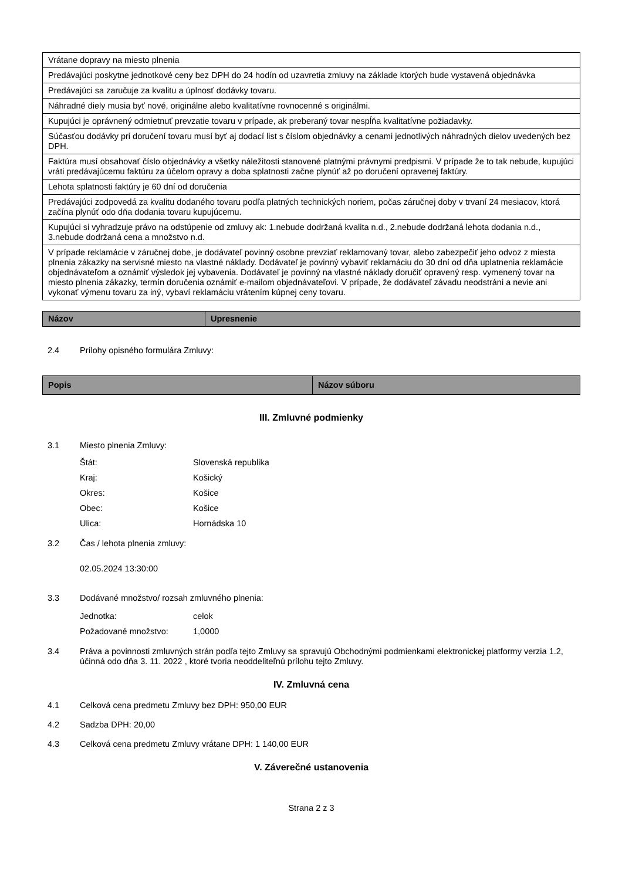| Vrátane dopravy na miesto plnenia |
| Predávajúci poskytne jednotkové ceny bez DPH do 24 hodín od uzavretia zmluvy na základe ktorých bude vystavená objednávka |
| Predávajúci sa zaručuje za kvalitu a úplnosť dodávky tovaru. |
| Náhradné diely musia byť nové, originálne alebo kvalitatívne rovnocenné s originálmi. |
| Kupujúci je oprávnený odmietnuť prevzatie tovaru v prípade, ak preberaný tovar nespĺňa kvalitatívne požiadavky. |
| Súčasťou dodávky pri doručení tovaru musí byť aj dodací list s číslom objednávky a cenami jednotlivých náhradných dielov uvedených bez DPH. |
| Faktúra musí obsahovať číslo objednávky a všetky náležitosti stanovené platnými právnymi predpismi. V prípade že to tak nebude, kupujúci vráti predávajúcemu faktúru za účelom opravy a doba splatnosti začne plynúť až po doručení opravenej faktúry. |
| Lehota splatnosti faktúry je 60 dní od doručenia |
| Predávajúci zodpovedá za kvalitu dodaného tovaru podľa platných technických noriem, počas záručnej doby v trvaní 24 mesiacov, ktorá začína plynúť odo dňa dodania tovaru kupujúcemu. |
| Kupujúci si vyhradzuje právo na odstúpenie od zmluvy ak: 1.nebude dodržaná kvalita n.d., 2.nebude dodržaná lehota dodania n.d., 3.nebude dodržaná cena a množstvo n.d. |
| V prípade reklamácie v záručnej dobe, je dodávateľ povinný osobne prevziať reklamovaný tovar, alebo zabezpečiť jeho odvoz z miesta plnenia zákazky na servisné miesto na vlastné náklady. Dodávateľ je povinný vybaviť reklamáciu do 30 dní od dňa uplatnenia reklamácie objednávateľom a oznámiť výsledok jej vybavenia. Dodávateľ je povinný na vlastné náklady doručiť opravený resp. vymenený tovar na miesto plnenia zákazky, termín doručenia oznámiť e-mailom objednávateľovi. V prípade, že dodávateľ závadu neodstráni a nevie ani vykonať výmenu tovaru za iný, vybaví reklamáciu vrátením kúpnej ceny tovaru. |
| Názov | Upresnenie |
| --- | --- |
2.4 Prílohy opisného formulára Zmluvy:
| Popis | Názov súboru |
| --- | --- |
III. Zmluvné podmienky
3.1 Miesto plnenia Zmluvy:
Štát: Slovenská republika
Kraj: Košický
Okres: Košice
Obec: Košice
Ulica: Hornádska 10
3.2 Čas / lehota plnenia zmluvy:
02.05.2024 13:30:00
3.3 Dodávané množstvo/ rozsah zmluvného plnenia:
Jednotka: celok
Požadované množstvo: 1,0000
3.4 Práva a povinnosti zmluvných strán podľa tejto Zmluvy sa spravujú Obchodnými podmienkami elektronickej platformy verzia 1.2, účinná odo dňa 3. 11. 2022 , ktoré tvoria neoddeliteľnú prílohu tejto Zmluvy.
IV. Zmluvná cena
4.1 Celková cena predmetu Zmluvy bez DPH: 950,00 EUR
4.2 Sadzba DPH: 20,00
4.3 Celková cena predmetu Zmluvy vrátane DPH: 1 140,00 EUR
V. Záverečné ustanovenia
Strana 2 z 3